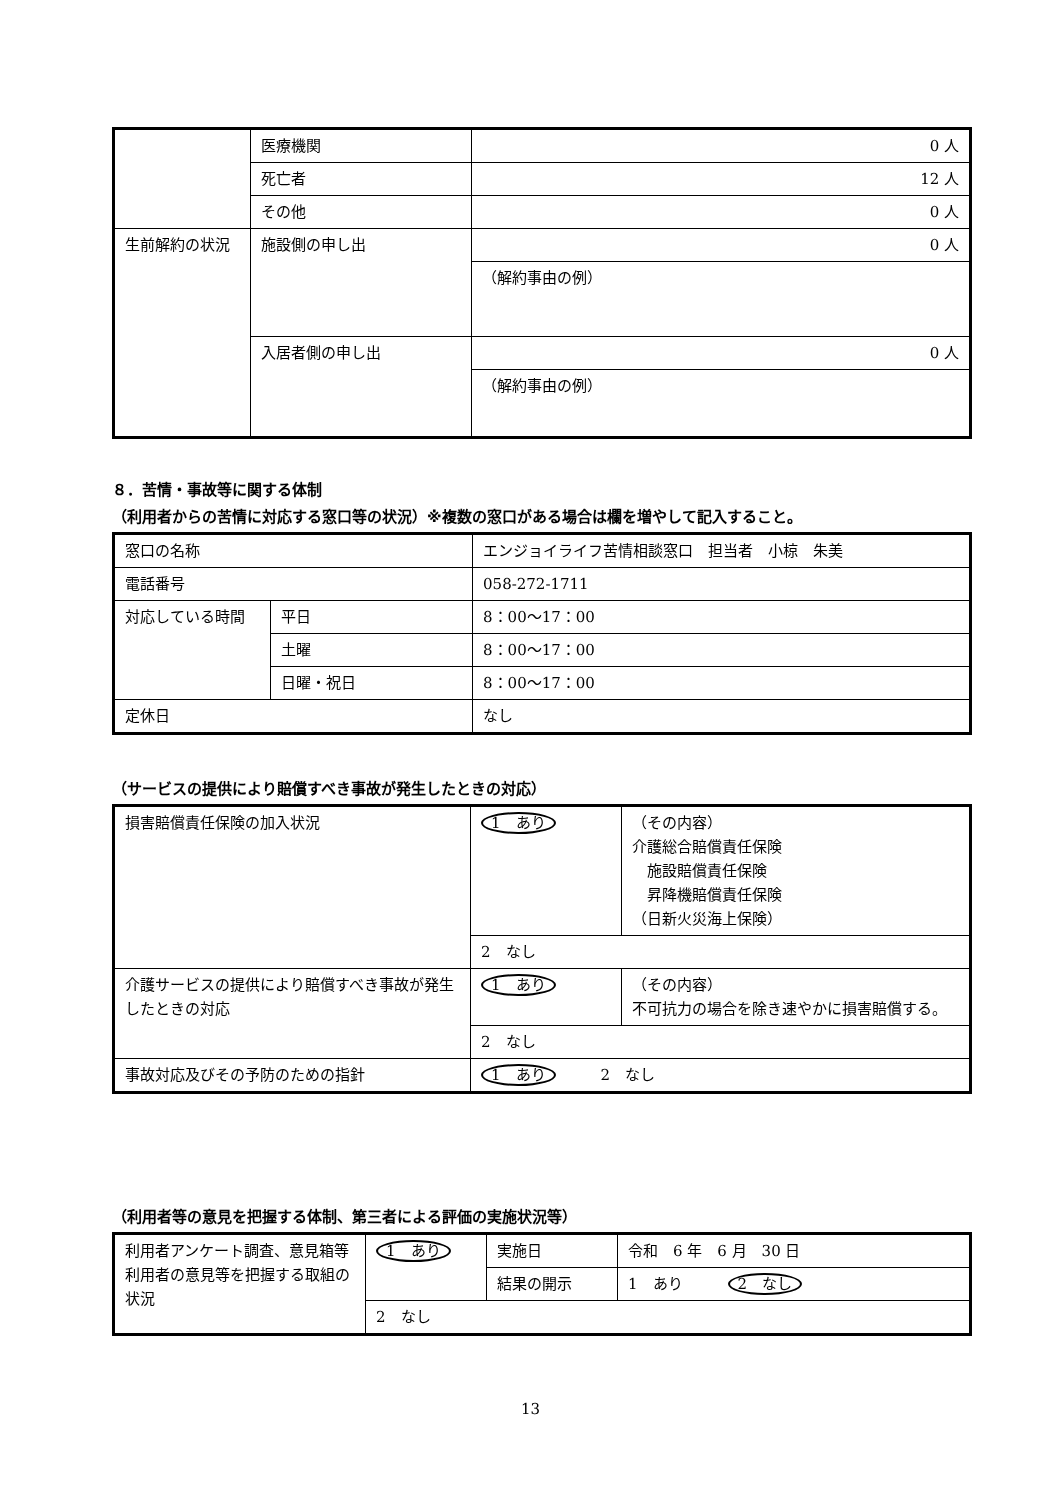| | 医療機関 | 0 人 |
| | 死亡者 | 12 人 |
| | その他 | 0 人 |
| 生前解約の状況 | 施設側の申し出 | 0 人 |
| | | （解約事由の例） |
| | 入居者側の申し出 | 0 人 |
| | | （解約事由の例） |
８．苦情・事故等に関する体制
（利用者からの苦情に対応する窓口等の状況）※複数の窓口がある場合は欄を増やして記入すること。
| 窓口の名称 | | エンジョイライフ苦情相談窓口 担当者 小椋 朱美 |
| 電話番号 | | 058-272-1711 |
| 対応している時間 | 平日 | 8：00～17：00 |
| | 土曜 | 8：00～17：00 |
| | 日曜・祝日 | 8：00～17：00 |
| 定休日 | | なし |
（サービスの提供により賠償すべき事故が発生したときの対応）
| 損害賠償責任保険の加入状況 | 1 あり | （その内容） 介護総合賠償責任保険 施設賠償責任保険 昇降機賠償責任保険 （日新火災海上保険） |
| | 2 なし | |
| 介護サービスの提供により賠償すべき事故が発生したときの対応 | 1 あり | （その内容） 不可抗力の場合を除き速やかに損害賠償する。 |
| | 2 なし | |
| 事故対応及びその予防のための指針 | 1 あり 2 なし | |
（利用者等の意見を把握する体制、第三者による評価の実施状況等）
| 利用者アンケート調査、意見箱等利用者の意見等を把握する取組の状況 | 1 あり | 実施日 | 令和 6 年 6 月 30 日 |
| | | 結果の開示 | 1 あり 2 なし |
| | 2 なし | | |
13